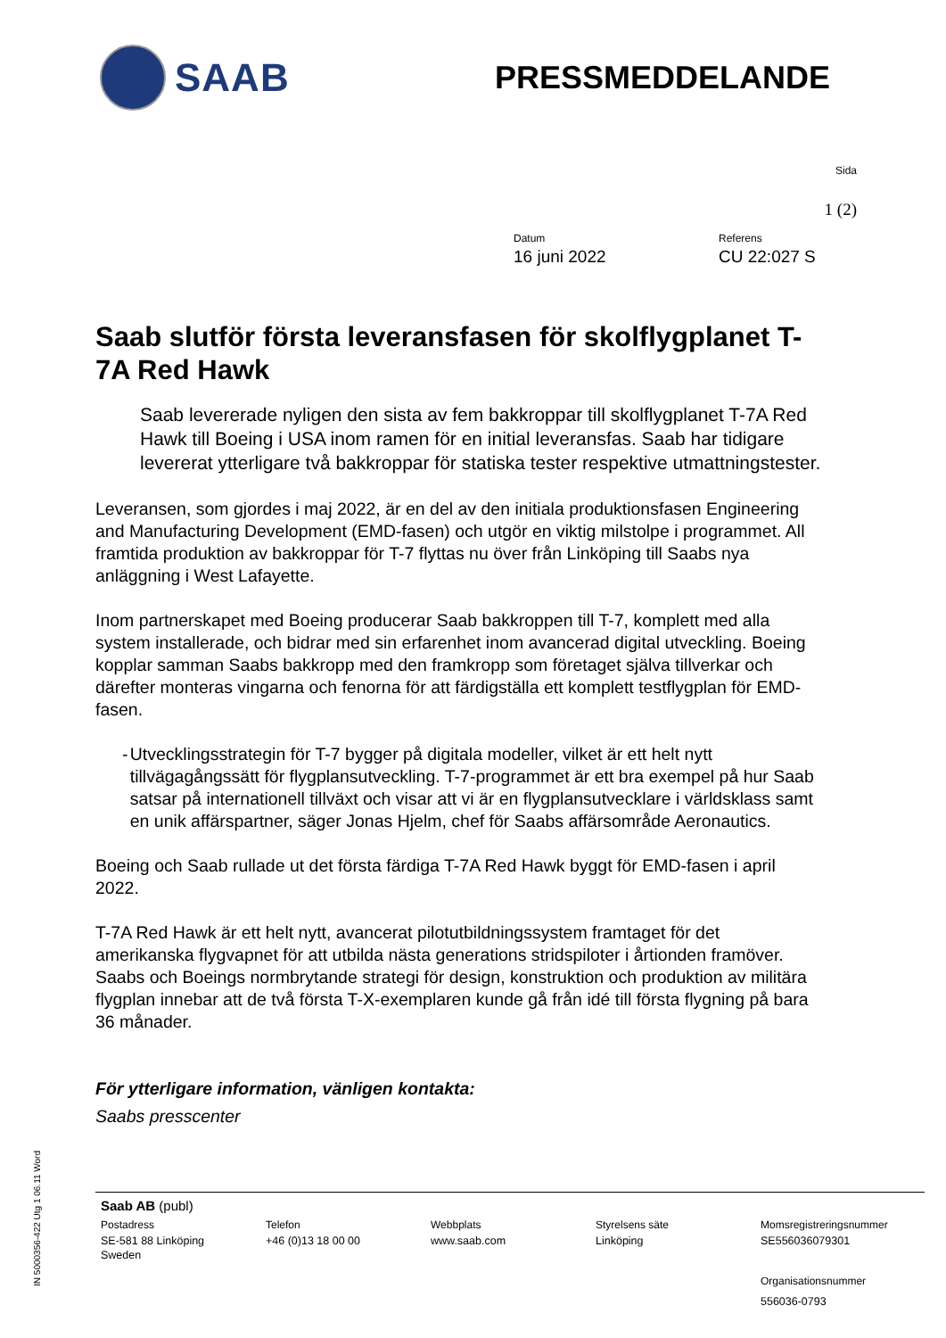SAAB
PRESSMEDDELANDE
Sida
1 (2)
Datum
16 juni 2022
Referens
CU 22:027 S
Saab slutför första leveransfasen för skolflygplanet T-7A Red Hawk
Saab levererade nyligen den sista av fem bakkroppar till skolflygplanet T-7A Red Hawk till Boeing i USA inom ramen för en initial leveransfas. Saab har tidigare levererat ytterligare två bakkroppar för statiska tester respektive utmattningstester.
Leveransen, som gjordes i maj 2022, är en del av den initiala produktionsfasen Engineering and Manufacturing Development (EMD-fasen) och utgör en viktig milstolpe i programmet. All framtida produktion av bakkroppar för T-7 flyttas nu över från Linköping till Saabs nya anläggning i West Lafayette.
Inom partnerskapet med Boeing producerar Saab bakkroppen till T-7, komplett med alla system installerade, och bidrar med sin erfarenhet inom avancerad digital utveckling. Boeing kopplar samman Saabs bakkropp med den framkropp som företaget själva tillverkar och därefter monteras vingarna och fenorna för att färdigställa ett komplett testflygplan för EMD-fasen.
- Utvecklingsstrategin för T-7 bygger på digitala modeller, vilket är ett helt nytt tillvägagångssätt för flygplansutveckling. T-7-programmet är ett bra exempel på hur Saab satsar på internationell tillväxt och visar att vi är en flygplansutvecklare i världsklass samt en unik affärspartner, säger Jonas Hjelm, chef för Saabs affärsområde Aeronautics.
Boeing och Saab rullade ut det första färdiga T-7A Red Hawk byggt för EMD-fasen i april 2022.
T-7A Red Hawk är ett helt nytt, avancerat pilotutbildningssystem framtaget för det amerikanska flygvapnet för att utbilda nästa generations stridspiloter i årtionden framöver. Saabs och Boeings normbrytande strategi för design, konstruktion och produktion av militära flygplan innebar att de två första T-X-exemplaren kunde gå från idé till första flygning på bara 36 månader.
För ytterligare information, vänligen kontakta:
Saabs presscenter
IN 5000356-422 Utg 1 06.11 Word
Saab AB (publ)
Postadress
SE-581 88 Linköping
Sweden
Telefon
+46 (0)13 18 00 00
Webbplats
www.saab.com
Styrelsens säte
Linköping
Momsregistreringsnummer
SE556036079301
Organisationsnummer
556036-0793